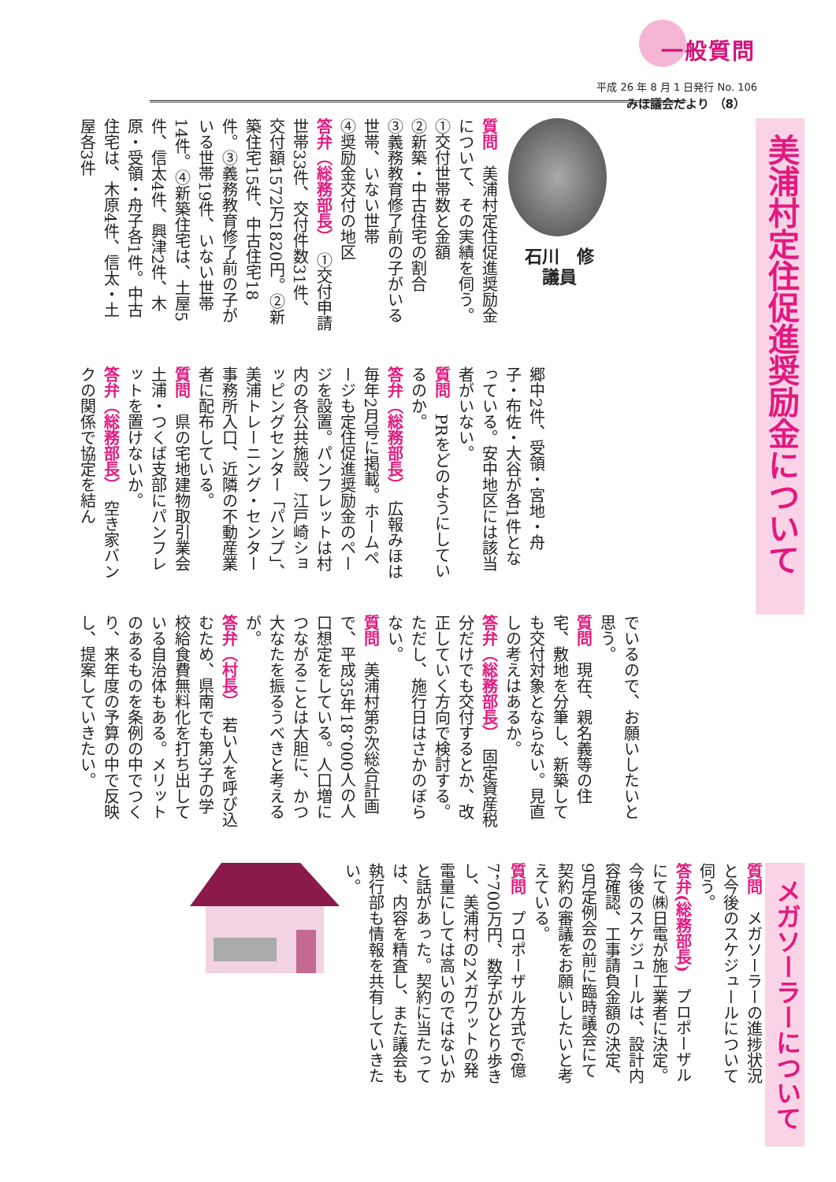一般質問
平成 26 年 8 月 1 日発行 No. 106
みほ議会だより （8）
美浦村定住促進奨励金について
石川　修
議員
質問　美浦村定住促進奨励金について、その実績を伺う。
①交付世帯数と金額
②新築・中古住宅の割合
③義務教育修了前の子がいる世帯、いない世帯
④奨励金交付の地区
答弁（総務部長）　①交付申請世帯33件、交付件数31件、交付額1572万1820円。②新築住宅15件、中古住宅18件。③義務教育修了前の子がいる世帯19件、いない世帯14件。④新築住宅は、土屋5件、信太4件、興津2件、木原・受領・舟子各1件。中古住宅は、木原4件、信太・土屋各3件
郷中2件、受領・宮地・舟子・布佐・大谷が各1件となっている。安中地区には該当者がいない。
質問　PRをどのようにしているのか。
答弁（総務部長）　広報みほは毎年2月号に掲載。ホームページも定住促進奨励金のページを設置。パンフレットは村内の各公共施設、江戸崎ショッピングセンター「パンプ」、美浦トレーニング・センター事務所入口、近隣の不動産業者に配布している。
質問　県の宅地建物取引業会土浦・つくば支部にパンフレットを置けないか。
答弁（総務部長）　空き家バンクの関係で協定を結ん
でいるので、お願いしたいと思う。
質問　現在、親名義等の住宅、敷地を分筆し、新築しても交付対象とならない。見直しの考えはあるか。
答弁（総務部長）　固定資産税分だけでも交付するとか、改正していく方向で検討する。ただし、施行日はさかのぼらない。
質問　美浦村第6次総合計画で、平成35年18，000人の人口想定をしている。人口増につながることは大胆に、かつ大なたを振るうべきと考えるが。
答弁（村長）　若い人を呼び込むため、県南でも第3子の学校給食費無料化を打ち出している自治体もある。メリットのあるものを条例の中でつくり、来年度の予算の中で反映し、提案していきたい。
メガソーラーについて
質問　メガソーラーの進捗状況と今後のスケジュールについて伺う。
答弁(総務部長)　プロポーザルにて㈱日電が施工業者に決定。今後のスケジュールは、設計内容確認、工事請負金額の決定、9月定例会の前に臨時議会にて契約の審議をお願いしたいと考えている。
質問　プロポーザル方式で6億7，700万円、数字がひとり歩きし、美浦村の2メガワットの発電量にしては高いのではないかと話があった。契約に当たっては、内容を精査し、また議会も執行部も情報を共有していきたい。